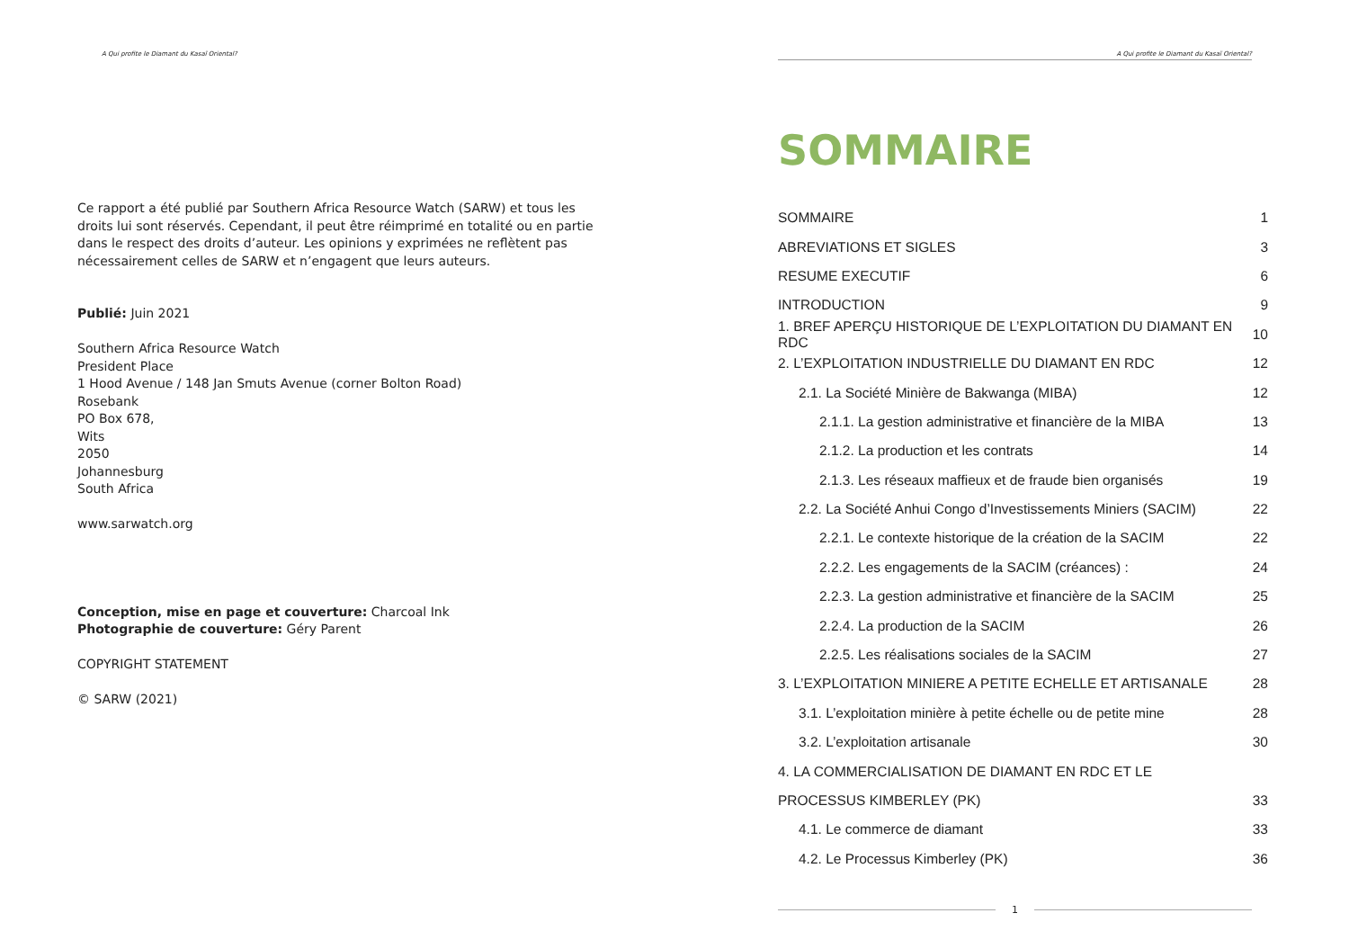A Qui profite le Diamant du Kasaï Oriental?
Ce rapport a été publié par Southern Africa Resource Watch (SARW) et tous les droits lui sont réservés. Cependant, il peut être réimprimé en totalité ou en partie dans le respect des droits d’auteur. Les opinions y exprimées ne reflètent pas nécessairement celles de SARW et n’engagent que leurs auteurs.
Publié: Juin 2021
Southern Africa Resource Watch
President Place
1 Hood Avenue / 148 Jan Smuts Avenue (corner Bolton Road)
Rosebank
PO Box 678,
Wits
2050
Johannesburg
South Africa
www.sarwatch.org
Conception, mise en page et couverture: Charcoal Ink
Photographie de couverture: Géry Parent
COPYRIGHT STATEMENT
© SARW (2021)
A Qui profite le Diamant du Kasaï Oriental?
SOMMAIRE
SOMMAIRE 1
ABREVIATIONS ET SIGLES 3
RESUME EXECUTIF 6
INTRODUCTION 9
1. BREF APERÇU HISTORIQUE DE L’EXPLOITATION DU DIAMANT EN RDC 10
2. L’EXPLOITATION INDUSTRIELLE DU DIAMANT EN RDC 12
2.1. La Société Minière de Bakwanga (MIBA) 12
2.1.1. La gestion administrative et financière de la MIBA 13
2.1.2. La production et les contrats 14
2.1.3. Les réseaux maffieux et de fraude bien organisés 19
2.2. La Société Anhui Congo d’Investissements Miniers (SACIM) 22
2.2.1. Le contexte historique de la création de la SACIM 22
2.2.2. Les engagements de la SACIM (créances) : 24
2.2.3. La gestion administrative et financière de la SACIM 25
2.2.4. La production de la SACIM 26
2.2.5. Les réalisations sociales de la SACIM 27
3. L’EXPLOITATION MINIERE A PETITE ECHELLE ET ARTISANALE 28
3.1. L’exploitation minière à petite échelle ou de petite mine 28
3.2. L’exploitation artisanale 30
4. LA COMMERCIALISATION DE DIAMANT EN RDC ET LE
PROCESSUS KIMBERLEY (PK) 33
4.1. Le commerce de diamant 33
4.2. Le Processus Kimberley (PK) 36
1